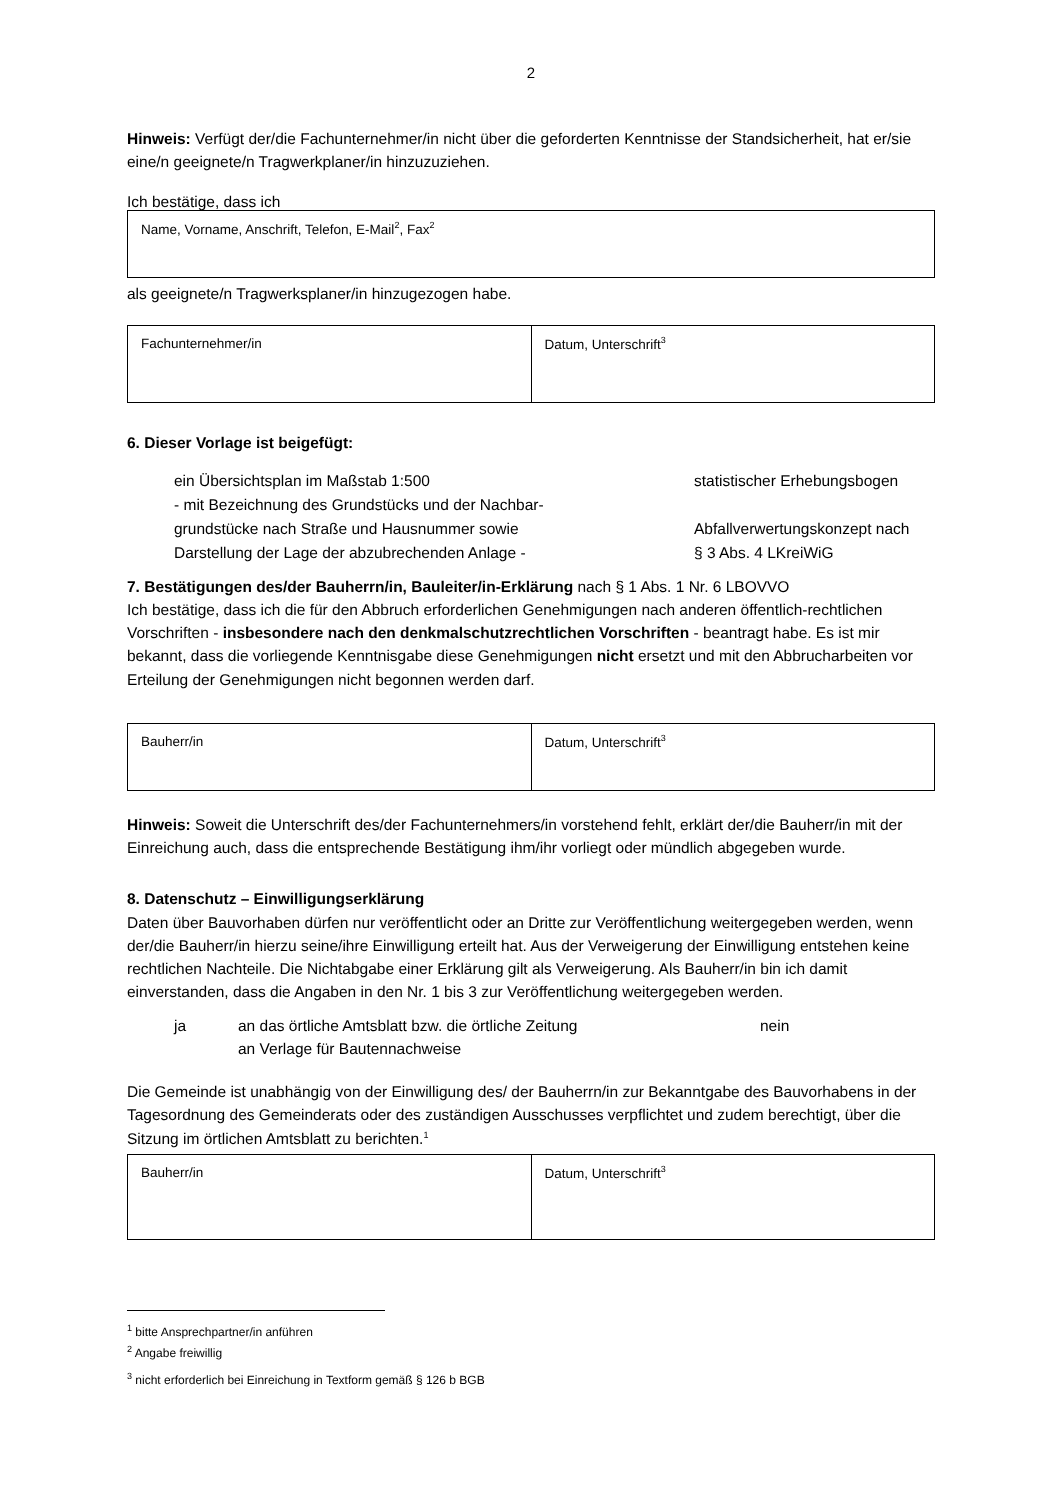2
Hinweis: Verfügt der/die Fachunternehmer/in nicht über die geforderten Kenntnisse der Standsicherheit, hat er/sie eine/n geeignete/n Tragwerkplaner/in hinzuzuziehen.
Ich bestätige, dass ich
| Name, Vorname, Anschrift, Telefon, E-Mail<sup>2</sup>, Fax<sup>2</sup> |
als geeignete/n Tragwerksplaner/in hinzugezogen habe.
| Fachunternehmer/in | Datum, Unterschrift<sup>3</sup> |
6. Dieser Vorlage ist beigefügt:
ein Übersichtsplan im Maßstab 1:500
- mit Bezeichnung des Grundstücks und der Nachbar-
grundstücke nach Straße und Hausnummer sowie
Darstellung der Lage der abzubrechenden Anlage -
statistischer Erhebungsbogen
Abfallverwertungskonzept nach
§ 3 Abs. 4 LKreiWiG
7. Bestätigungen des/der Bauherrn/in, Bauleiter/in-Erklärung nach § 1 Abs. 1 Nr. 6 LBOVVO
Ich bestätige, dass ich die für den Abbruch erforderlichen Genehmigungen nach anderen öffentlich-rechtlichen Vorschriften - insbesondere nach den denkmalschutzrechtlichen Vorschriften - beantragt habe. Es ist mir bekannt, dass die vorliegende Kenntnisgabe diese Genehmigungen nicht ersetzt und mit den Abbrucharbeiten vor Erteilung der Genehmigungen nicht begonnen werden darf.
| Bauherr/in | Datum, Unterschrift<sup>3</sup> |
Hinweis: Soweit die Unterschrift des/der Fachunternehmers/in vorstehend fehlt, erklärt der/die Bauherr/in mit der Einreichung auch, dass die entsprechende Bestätigung ihm/ihr vorliegt oder mündlich abgegeben wurde.
8. Datenschutz – Einwilligungserklärung
Daten über Bauvorhaben dürfen nur veröffentlicht oder an Dritte zur Veröffentlichung weitergegeben werden, wenn der/die Bauherr/in hierzu seine/ihre Einwilligung erteilt hat. Aus der Verweigerung der Einwilligung entstehen keine rechtlichen Nachteile. Die Nichtabgabe einer Erklärung gilt als Verweigerung. Als Bauherr/in bin ich damit einverstanden, dass die Angaben in den Nr. 1 bis 3 zur Veröffentlichung weitergegeben werden.
ja an das örtliche Amtsblatt bzw. die örtliche Zeitung
an Verlage für Bautennachweise
nein
Die Gemeinde ist unabhängig von der Einwilligung des/ der Bauherrn/in zur Bekanntgabe des Bauvorhabens in der Tagesordnung des Gemeinderats oder des zuständigen Ausschusses verpflichtet und zudem berechtigt, über die Sitzung im örtlichen Amtsblatt zu berichten.<sup>1</sup>
| Bauherr/in | Datum, Unterschrift<sup>3</sup> |
<sup>1</sup> bitte Ansprechpartner/in anführen
<sup>2</sup> Angabe freiwillig
<sup>3</sup> nicht erforderlich bei Einreichung in Textform gemäß § 126 b BGB